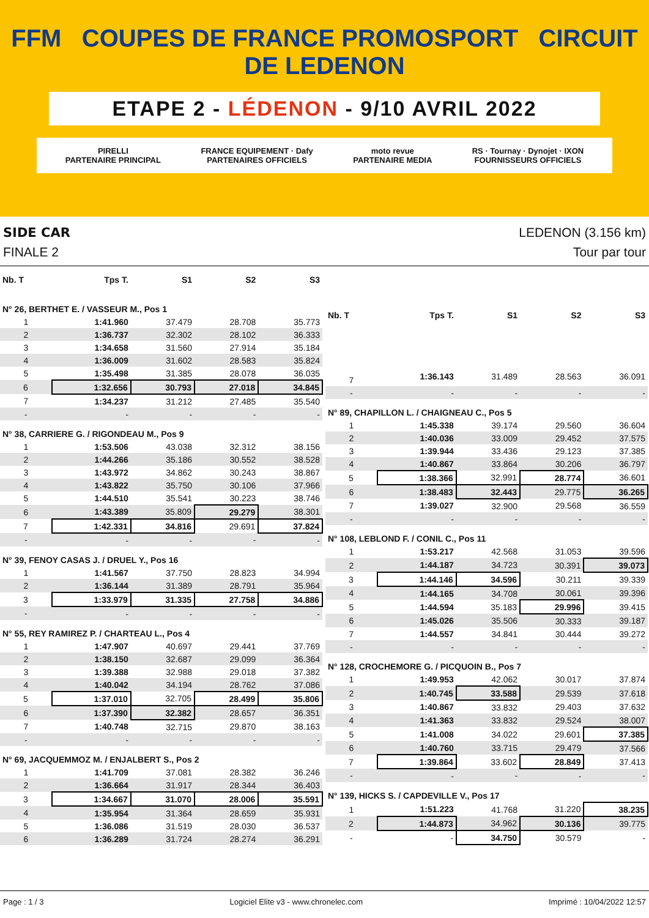FFM COUPES DE FRANCE PROMOSPORT CIRCUIT DE LEDENON
ETAPE 2 - LÉDENON - 9/10 AVRIL 2022
PIRELLI
PARTENAIRE PRINCIPAL FRANCE EQUIPEMENT · Dafy
PARTENAIRES OFFICIELS moto revue
PARTENAIRE MEDIA RS · Tournay · Dynojet · IXON
FOURNISSEURS OFFICIELS
SIDE CAR LEDENON (3.156 km)
FINALE 2 Tour par tour
| Nb. T | Tps T. | S1 | S2 | S3 |
| --- | --- | --- | --- | --- |
| N° 26, BERTHET E. / VASSEUR M., Pos 1 | | | | |
| 1 | 1:41.960 | 37.479 | 28.708 | 35.773 |
| 2 | 1:36.737 | 32.302 | 28.102 | 36.333 |
| 3 | 1:34.658 | 31.560 | 27.914 | 35.184 |
| 4 | 1:36.009 | 31.602 | 28.583 | 35.824 |
| 5 | 1:35.498 | 31.385 | 28.078 | 36.035 |
| 6 | 1:32.656 | 30.793 | 27.018 | 34.845 |
| 7 | 1:34.237 | 31.212 | 27.485 | 35.540 |
| - | - | - | - | - |
| N° 38, CARRIERE G. / RIGONDEAU M., Pos 9 | | | | |
| 1 | 1:53.506 | 43.038 | 32.312 | 38.156 |
| 2 | 1:44.266 | 35.186 | 30.552 | 38.528 |
| 3 | 1:43.972 | 34.862 | 30.243 | 38.867 |
| 4 | 1:43.822 | 35.750 | 30.106 | 37.966 |
| 5 | 1:44.510 | 35.541 | 30.223 | 38.746 |
| 6 | 1:43.389 | 35.809 | 29.279 | 38.301 |
| 7 | 1:42.331 | 34.816 | 29.691 | 37.824 |
| - | - | - | - | - |
| N° 39, FENOY CASAS J. / DRUEL Y., Pos 16 | | | | |
| 1 | 1:41.567 | 37.750 | 28.823 | 34.994 |
| 2 | 1:36.144 | 31.389 | 28.791 | 35.964 |
| 3 | 1:33.979 | 31.335 | 27.758 | 34.886 |
| - | - | - | - | - |
| N° 55, REY RAMIREZ P. / CHARTEAU L., Pos 4 | | | | |
| 1 | 1:47.907 | 40.697 | 29.441 | 37.769 |
| 2 | 1:38.150 | 32.687 | 29.099 | 36.364 |
| 3 | 1:39.388 | 32.988 | 29.018 | 37.382 |
| 4 | 1:40.042 | 34.194 | 28.762 | 37.086 |
| 5 | 1:37.010 | 32.705 | 28.499 | 35.806 |
| 6 | 1:37.390 | 32.382 | 28.657 | 36.351 |
| 7 | 1:40.748 | 32.715 | 29.870 | 38.163 |
| - | - | - | - | - |
| N° 69, JACQUEMMOZ M. / ENJALBERT S., Pos 2 | | | | |
| 1 | 1:41.709 | 37.081 | 28.382 | 36.246 |
| 2 | 1:36.664 | 31.917 | 28.344 | 36.403 |
| 3 | 1:34.667 | 31.070 | 28.006 | 35.591 |
| 4 | 1:35.954 | 31.364 | 28.659 | 35.931 |
| 5 | 1:36.086 | 31.519 | 28.030 | 36.537 |
| 6 | 1:36.289 | 31.724 | 28.274 | 36.291 |
| Nb. T | Tps T. | S1 | S2 | S3 |
| --- | --- | --- | --- | --- |
| 7 | 1:36.143 | 31.489 | 28.563 | 36.091 |
| - | - | - | - | - |
| N° 89, CHAPILLON L. / CHAIGNEAU C., Pos 5 | | | | |
| 1 | 1:45.338 | 39.174 | 29.560 | 36.604 |
| 2 | 1:40.036 | 33.009 | 29.452 | 37.575 |
| 3 | 1:39.944 | 33.436 | 29.123 | 37.385 |
| 4 | 1:40.867 | 33.864 | 30.206 | 36.797 |
| 5 | 1:38.366 | 32.991 | 28.774 | 36.601 |
| 6 | 1:38.483 | 32.443 | 29.775 | 36.265 |
| 7 | 1:39.027 | 32.900 | 29.568 | 36.559 |
| - | - | - | - | - |
| N° 108, LEBLOND F. / CONIL C., Pos 11 | | | | |
| 1 | 1:53.217 | 42.568 | 31.053 | 39.596 |
| 2 | 1:44.187 | 34.723 | 30.391 | 39.073 |
| 3 | 1:44.146 | 34.596 | 30.211 | 39.339 |
| 4 | 1:44.165 | 34.708 | 30.061 | 39.396 |
| 5 | 1:44.594 | 35.183 | 29.996 | 39.415 |
| 6 | 1:45.026 | 35.506 | 30.333 | 39.187 |
| 7 | 1:44.557 | 34.841 | 30.444 | 39.272 |
| - | - | - | - | - |
| N° 128, CROCHEMORE G. / PICQUOIN B., Pos 7 | | | | |
| 1 | 1:49.953 | 42.062 | 30.017 | 37.874 |
| 2 | 1:40.745 | 33.588 | 29.539 | 37.618 |
| 3 | 1:40.867 | 33.832 | 29.403 | 37.632 |
| 4 | 1:41.363 | 33.832 | 29.524 | 38.007 |
| 5 | 1:41.008 | 34.022 | 29.601 | 37.385 |
| 6 | 1:40.760 | 33.715 | 29.479 | 37.566 |
| 7 | 1:39.864 | 33.602 | 28.849 | 37.413 |
| - | - | - | - | - |
| N° 139, HICKS S. / CAPDEVILLE V., Pos 17 | | | | |
| 1 | 1:51.223 | 41.768 | 31.220 | 38.235 |
| 2 | 1:44.873 | 34.962 | 30.136 | 39.775 |
| - | - | 34.750 | 30.579 | - |
Page : 1 / 3 Logiciel Elite v3 - www.chronelec.com Imprimé : 10/04/2022 12:57